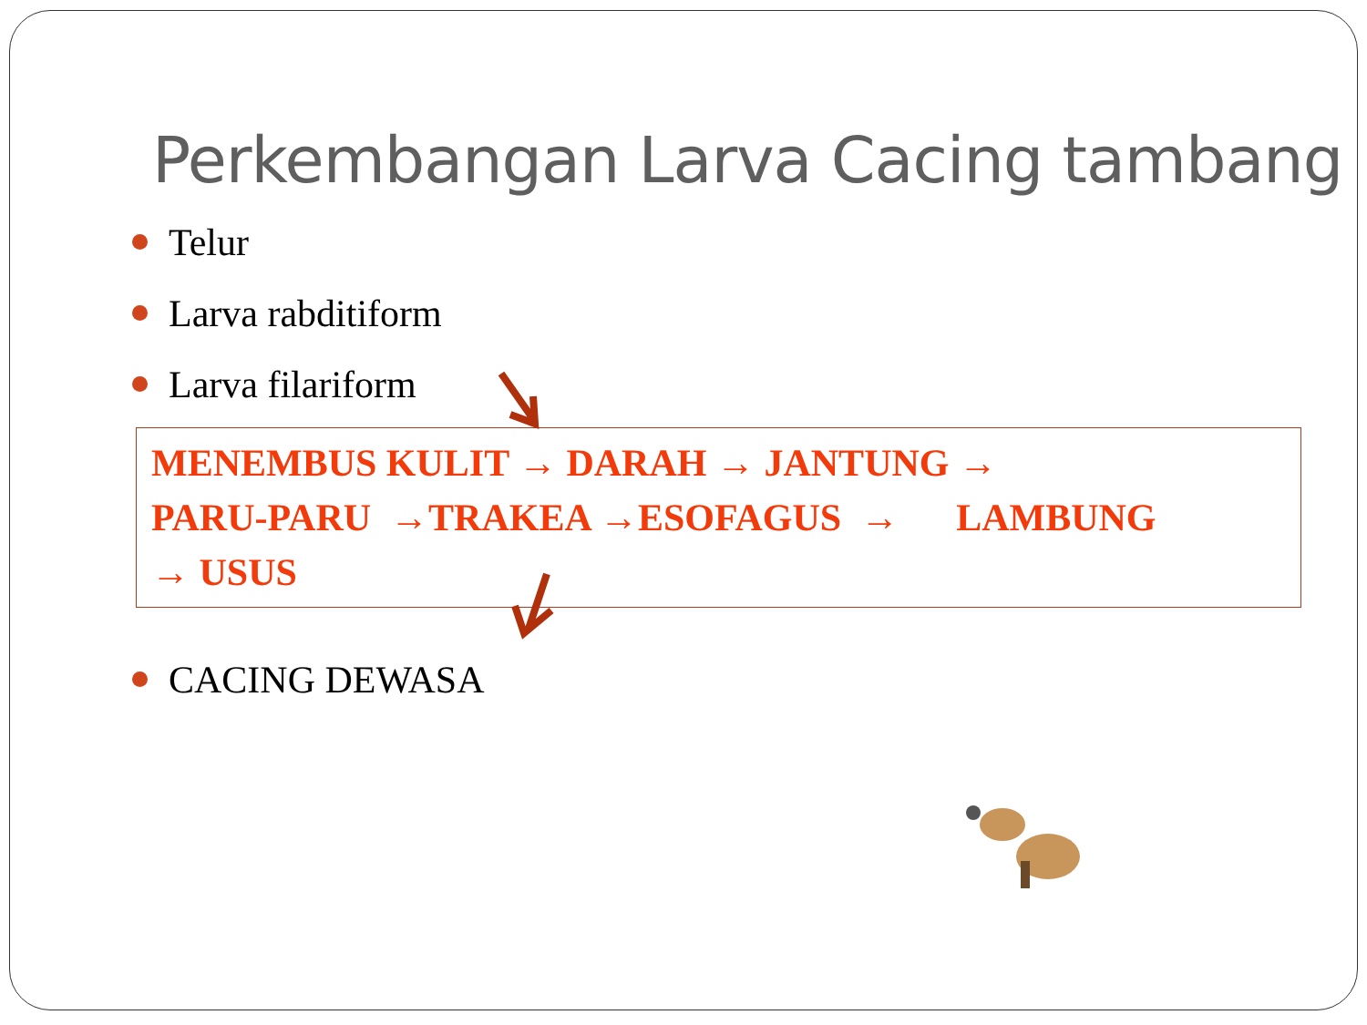Perkembangan Larva Cacing tambang
Telur
Larva rabditiform
Larva filariform
MENEMBUS KULIT → DARAH → JANTUNG →
PARU-PARU →TRAKEA →ESOFAGUS → LAMBUNG
→ USUS
CACING DEWASA